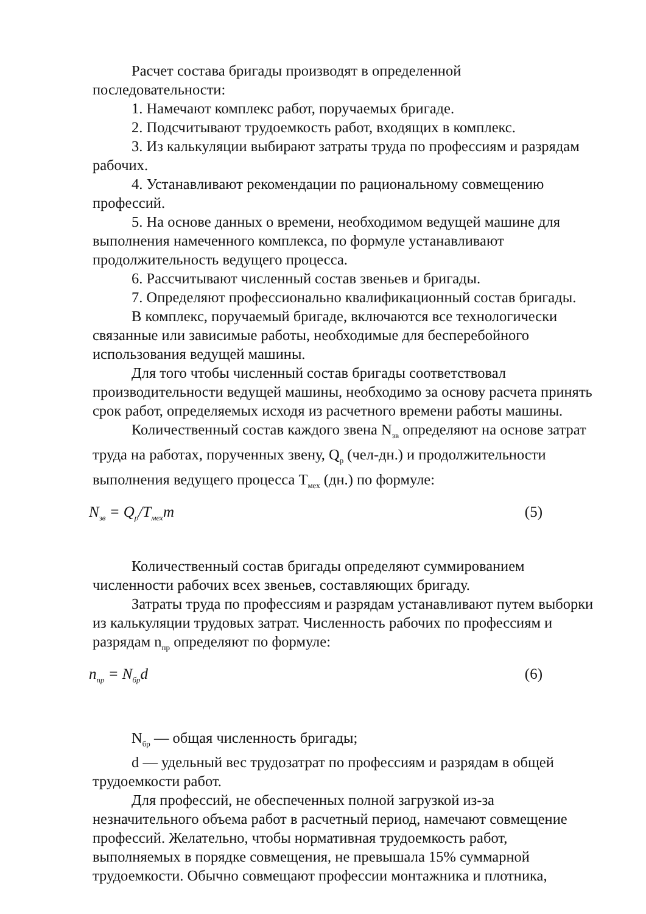Расчет состава бригады производят в определенной последовательности:
1. Намечают комплекс работ, поручаемых бригаде.
2. Подсчитывают трудоемкость работ, входящих в комплекс.
3. Из калькуляции выбирают затраты труда по профессиям и разрядам рабочих.
4. Устанавливают рекомендации по рациональному совмещению профессий.
5. На основе данных о времени, необходимом ведущей машине для выполнения намеченного комплекса, по формуле устанавливают продолжительность ведущего процесса.
6. Рассчитывают численный состав звеньев и бригады.
7. Определяют профессионально квалификационный состав бригады.
В комплекс, поручаемый бригаде, включаются все технологически связанные или зависимые работы, необходимые для бесперебойного использования ведущей машины.
Для того чтобы численный состав бригады соответствовал производительности ведущей машины, необходимо за основу расчета принять срок работ, определяемых исходя из расчетного времени работы машины.
Количественный состав каждого звена N<sub>зв</sub> определяют на основе затрат труда на работах, порученных звену, Q<sub>р</sub> (чел-дн.) и продолжительности выполнения ведущего процесса T<sub>мех</sub> (дн.) по формуле:
N<sub>зв</sub> = Q<sub>p</sub>/T<sub>мех</sub>m (5)
Количественный состав бригады определяют суммированием численности рабочих всех звеньев, составляющих бригаду.
Затраты труда по профессиям и разрядам устанавливают путем выборки из калькуляции трудовых затрат. Численность рабочих по профессиям и разрядам n<sub>пр</sub> определяют по формуле:
n<sub>пр</sub> = N<sub>бр</sub>d (6)
N<sub>бр</sub> — общая численность бригады;
d — удельный вес трудозатрат по профессиям и разрядам в общей трудоемкости работ.
Для профессий, не обеспеченных полной загрузкой из-за незначительного объема работ в расчетный период, намечают совмещение профессий. Желательно, чтобы нормативная трудоемкость работ, выполняемых в порядке совмещения, не превышала 15% суммарной трудоемкости. Обычно совмещают профессии монтажника и плотника,